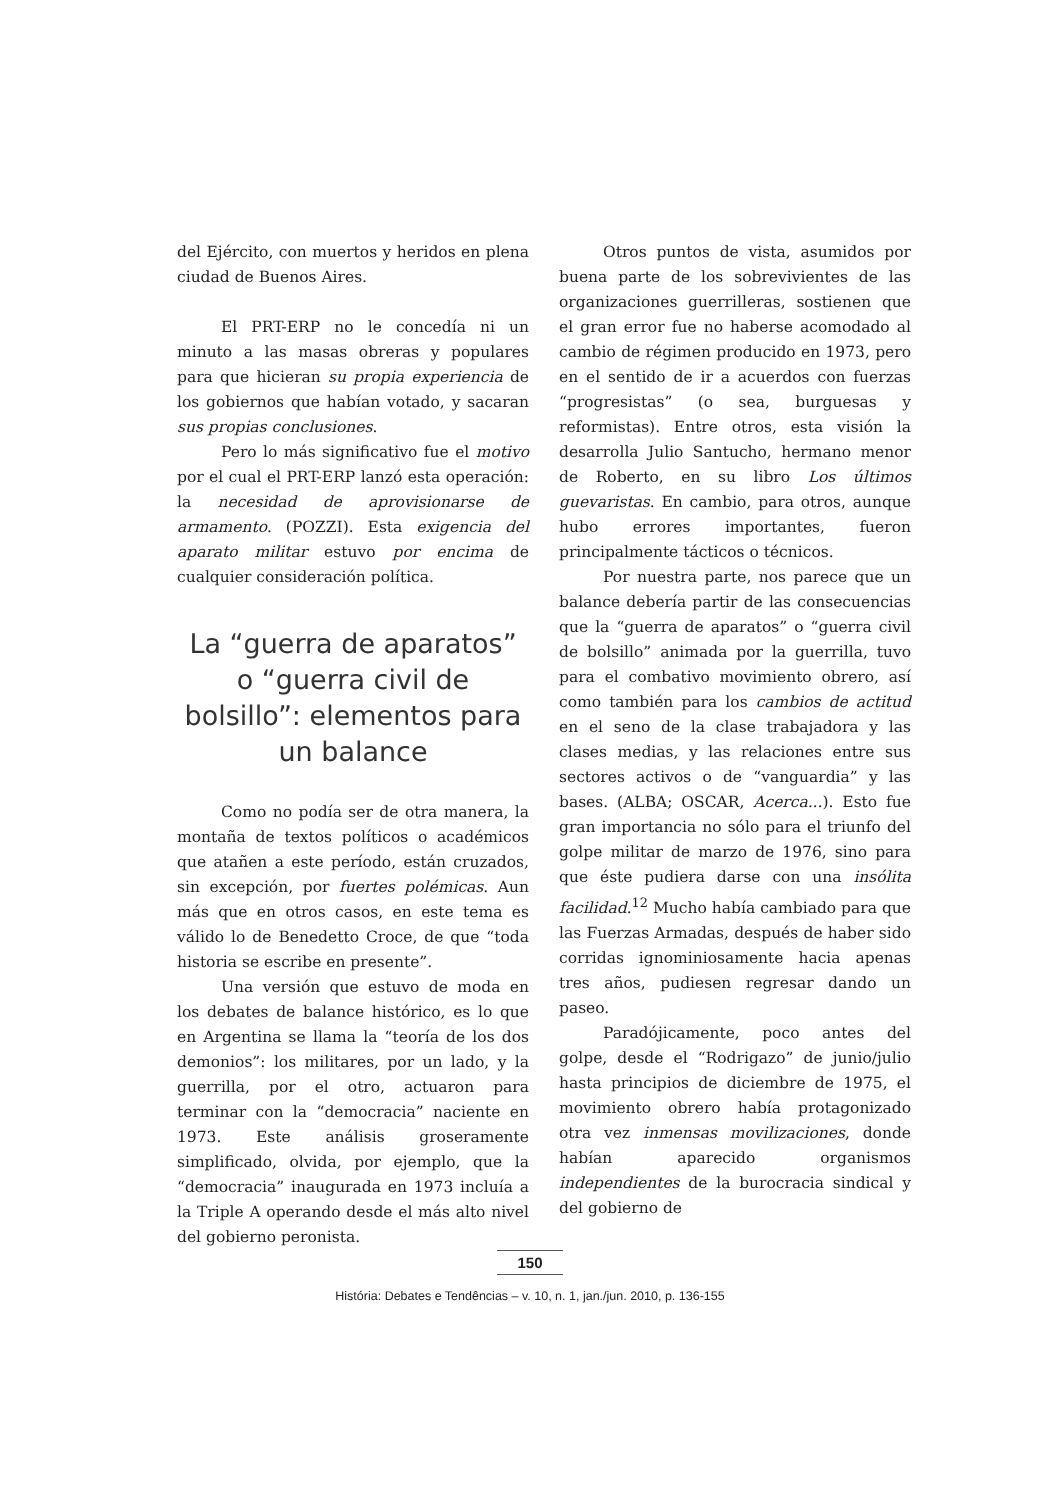del Ejército, con muertos y heridos en plena ciudad de Buenos Aires.
El PRT-ERP no le concedía ni un minuto a las masas obreras y populares para que hicieran su propia experiencia de los gobiernos que habían votado, y sacaran sus propias conclusiones.
Pero lo más significativo fue el motivo por el cual el PRT-ERP lanzó esta operación: la necesidad de aprovisionarse de armamento. (POZZI). Esta exigencia del aparato militar estuvo por encima de cualquier consideración política.
La “guerra de aparatos” o “guerra civil de bolsillo”: elementos para un balance
Como no podía ser de otra manera, la montaña de textos políticos o académicos que atañen a este período, están cruzados, sin excepción, por fuertes polémicas. Aun más que en otros casos, en este tema es válido lo de Benedetto Croce, de que “toda historia se escribe en presente”.
Una versión que estuvo de moda en los debates de balance histórico, es lo que en Argentina se llama la “teoría de los dos demonios”: los militares, por un lado, y la guerrilla, por el otro, actuaron para terminar con la “democracia” naciente en 1973. Este análisis groseramente simplificado, olvida, por ejemplo, que la “democracia” inaugurada en 1973 incluía a la Triple A operando desde el más alto nivel del gobierno peronista.
Otros puntos de vista, asumidos por buena parte de los sobrevivientes de las organizaciones guerrilleras, sostienen que el gran error fue no haberse acomodado al cambio de régimen producido en 1973, pero en el sentido de ir a acuerdos con fuerzas “progresistas” (o sea, burguesas y reformistas). Entre otros, esta visión la desarrolla Julio Santucho, hermano menor de Roberto, en su libro Los últimos guevaristas. En cambio, para otros, aunque hubo errores importantes, fueron principalmente tácticos o técnicos.
Por nuestra parte, nos parece que un balance debería partir de las consecuencias que la “guerra de aparatos” o “guerra civil de bolsillo” animada por la guerrilla, tuvo para el combativo movimiento obrero, así como también para los cambios de actitud en el seno de la clase trabajadora y las clases medias, y las relaciones entre sus sectores activos o de “vanguardia” y las bases. (ALBA; OSCAR, Acerca...). Esto fue gran importancia no sólo para el triunfo del golpe militar de marzo de 1976, sino para que éste pudiera darse con una insólita facilidad.<sup>12</sup> Mucho había cambiado para que las Fuerzas Armadas, después de haber sido corridas ignominiosamente hacia apenas tres años, pudiesen regresar dando un paseo.
Paradójicamente, poco antes del golpe, desde el “Rodrigazo” de junio/julio hasta principios de diciembre de 1975, el movimiento obrero había protagonizado otra vez inmensas movilizaciones, donde habían aparecido organismos independientes de la burocracia sindical y del gobierno de
150
História: Debates e Tendências – v. 10, n. 1, jan./jun. 2010, p. 136-155